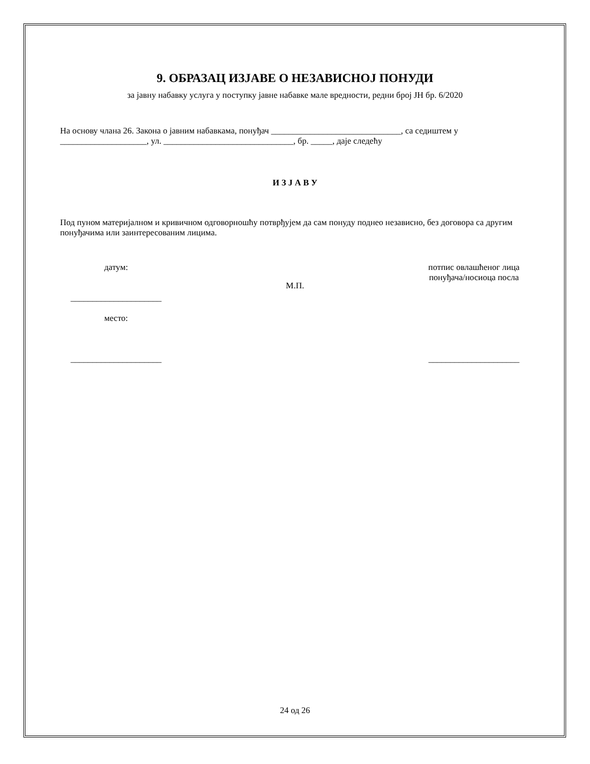9. ОБРАЗАЦ ИЗЈАВЕ О НЕЗАВИСНОЈ ПОНУДИ
за јавну набавку услуга у поступку јавне набавке мале вредности, редни број ЈН бр. 6/2020
На основу члана 26. Закона о јавним набавкама, понуђач ______________________________, са седиштем у ____________________, ул. ______________________________, бр. _____, даје следећу
И З Ј А В У
Под пуном материјалном и кривичном одговорношћу потврђујем да сам понуду поднео независно, без договора са другим понуђачима или заинтересованим лицима.
датум:
_____________________
место:
_____________________
М.П.
потпис овлашћеног лица понуђача/носиоца посла
_____________________
24 од 26